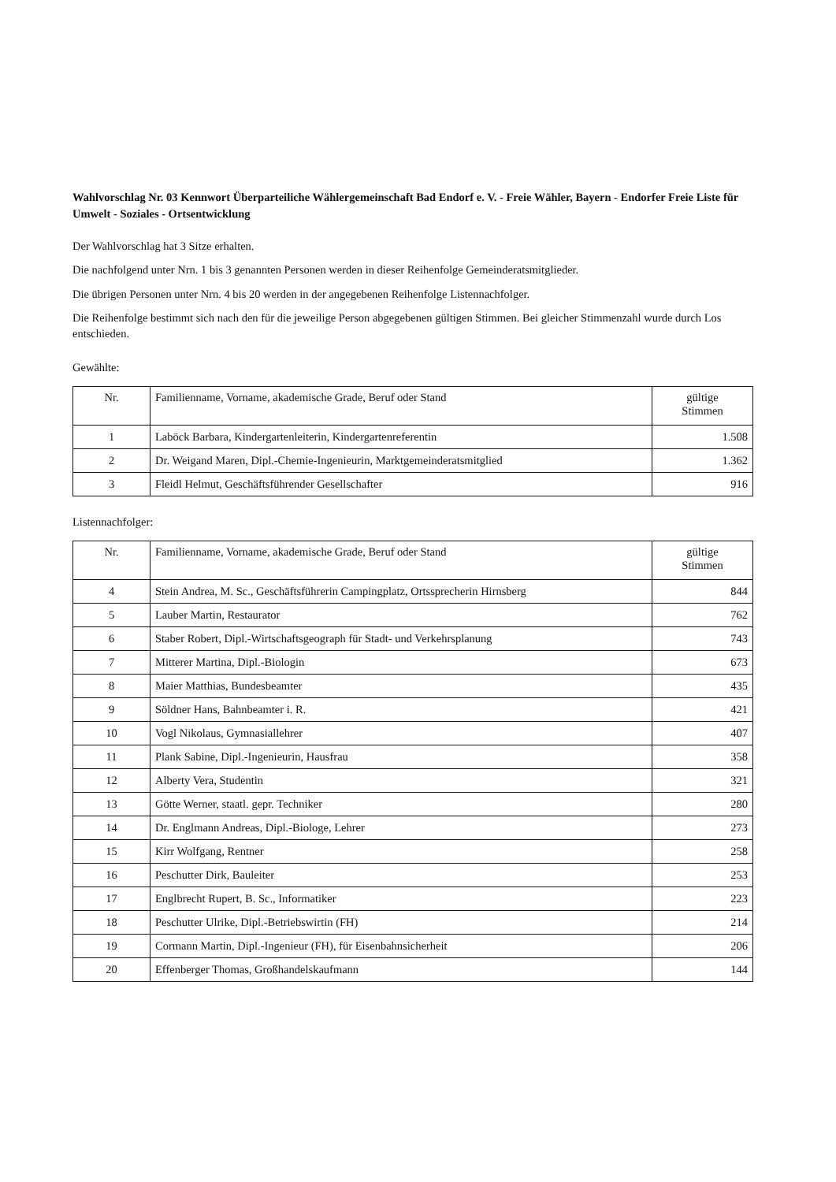Wahlvorschlag Nr. 03 Kennwort Überparteiliche Wählergemeinschaft Bad Endorf e. V. - Freie Wähler, Bayern - Endorfer Freie Liste für Umwelt - Soziales - Ortsentwicklung
Der Wahlvorschlag hat 3 Sitze erhalten.
Die nachfolgend unter Nrn. 1 bis 3 genannten Personen werden in dieser Reihenfolge Gemeinderatsmitglieder.
Die übrigen Personen unter Nrn. 4 bis 20 werden in der angegebenen Reihenfolge Listennachfolger.
Die Reihenfolge bestimmt sich nach den für die jeweilige Person abgegebenen gültigen Stimmen. Bei gleicher Stimmenzahl wurde durch Los entschieden.
Gewählte:
| Nr. | Familienname, Vorname, akademische Grade, Beruf oder Stand | gültige Stimmen |
| --- | --- | --- |
| 1 | Laböck Barbara, Kindergartenleiterin, Kindergartenreferentin | 1.508 |
| 2 | Dr. Weigand Maren, Dipl.-Chemie-Ingenieurin, Marktgemeinderatsmitglied | 1.362 |
| 3 | Fleidl Helmut, Geschäftsführender Gesellschafter | 916 |
Listennachfolger:
| Nr. | Familienname, Vorname, akademische Grade, Beruf oder Stand | gültige Stimmen |
| --- | --- | --- |
| 4 | Stein Andrea, M. Sc., Geschäftsführerin Campingplatz, Ortssprecherin Hirnsberg | 844 |
| 5 | Lauber Martin, Restaurator | 762 |
| 6 | Staber Robert, Dipl.-Wirtschaftsgeograph für Stadt- und Verkehrsplanung | 743 |
| 7 | Mitterer Martina, Dipl.-Biologin | 673 |
| 8 | Maier Matthias, Bundesbeamter | 435 |
| 9 | Söldner Hans, Bahnbeamter i. R. | 421 |
| 10 | Vogl Nikolaus, Gymnasiallehrer | 407 |
| 11 | Plank Sabine, Dipl.-Ingenieurin, Hausfrau | 358 |
| 12 | Alberty Vera, Studentin | 321 |
| 13 | Götte Werner, staatl. gepr. Techniker | 280 |
| 14 | Dr. Englmann Andreas, Dipl.-Biologe, Lehrer | 273 |
| 15 | Kirr Wolfgang, Rentner | 258 |
| 16 | Peschutter Dirk, Bauleiter | 253 |
| 17 | Englbrecht Rupert, B. Sc., Informatiker | 223 |
| 18 | Peschutter Ulrike, Dipl.-Betriebswirtin (FH) | 214 |
| 19 | Cormann Martin, Dipl.-Ingenieur (FH), für Eisenbahnsicherheit | 206 |
| 20 | Effenberger Thomas, Großhandelskaufmann | 144 |